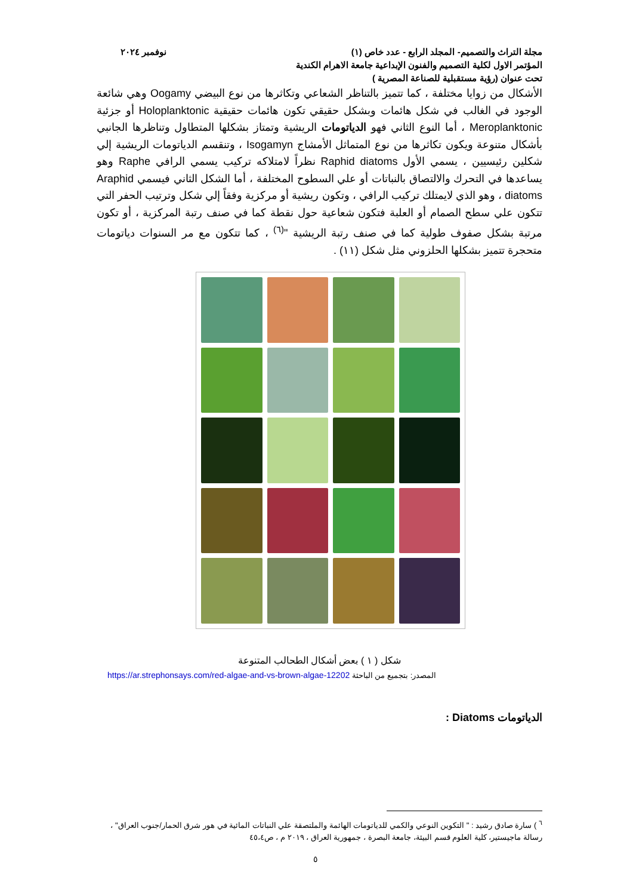مجلة التراث والتصميم- المجلد الرابع - عدد خاص (١) نوفمبر ٢٠٢٤
المؤتمر الاول لكلية التصميم والفنون الإبداعية جامعة الاهرام الكندية
تحت عنوان (رؤية مستقبلية للصناعة المصرية )
الأشكال من زوايا مختلفة ، كما تتميز بالتناظر الشعاعي وتكاثرها من نوع البيضي Oogamy وهي شائعة الوجود في الغالب في شكل هائمات وبشكل حقيقي تكون هائمات حقيقية Holoplanktonic أو جزئية Meroplanktonic ، أما النوع الثاني فهو الدياتومات الريشية وتمتاز بشكلها المتطاول وتناظرها الجانبي بأشكال متنوعة ويكون تكاثرها من نوع المتماثل الأمشاج Isogamyn ، وتنقسم الدياتومات الريشية إلي شكلين رئيسيين ، يسمي الأول Raphid diatoms نظراً لامتلاكه تركيب يسمي الرافي Raphe وهو يساعدها في التحرك والالتصاق بالنباتات أو علي السطوح المختلفة ، أما الشكل الثاني فيسمي Araphid diatoms ، وهو الذي لايمتلك تركيب الرافي ، وتكون ريشية أو مركزية وفقاً إلي شكل وترتيب الحفر التي تتكون علي سطح الصمام أو العلبة فتكون شعاعية حول نقطة كما في صنف رتبة المركزية ، أو تكون مرتبة بشكل صفوف طولية كما في صنف رتبة الريشية "<sup>(٦)</sup> ، كما تتكون مع مر السنوات دياتومات متحجرة تتميز بشكلها الحلزوني مثل شكل (١١) .
شكل ( ١ ) بعض أشكال الطحالب المتنوعة
المصدر: بتجميع من الباحثة https://ar.strephonsays.com/red-algae-and-vs-brown-algae-12202
الدياتومات Diatoms :
<sup>٦</sup> ) سارة صادق رشيد : " التكوين النوعي والكمي للدياتومات الهائمة والملتصقة علي النباتات المائية في هور شرق الحمار/جنوب العراق" ، رسالة ماجيستير، كلية العلوم قسم البيئة، جامعة البصرة ، جمهورية العراق ، ٢٠١٩ م ، ص٤٥،٤
٥